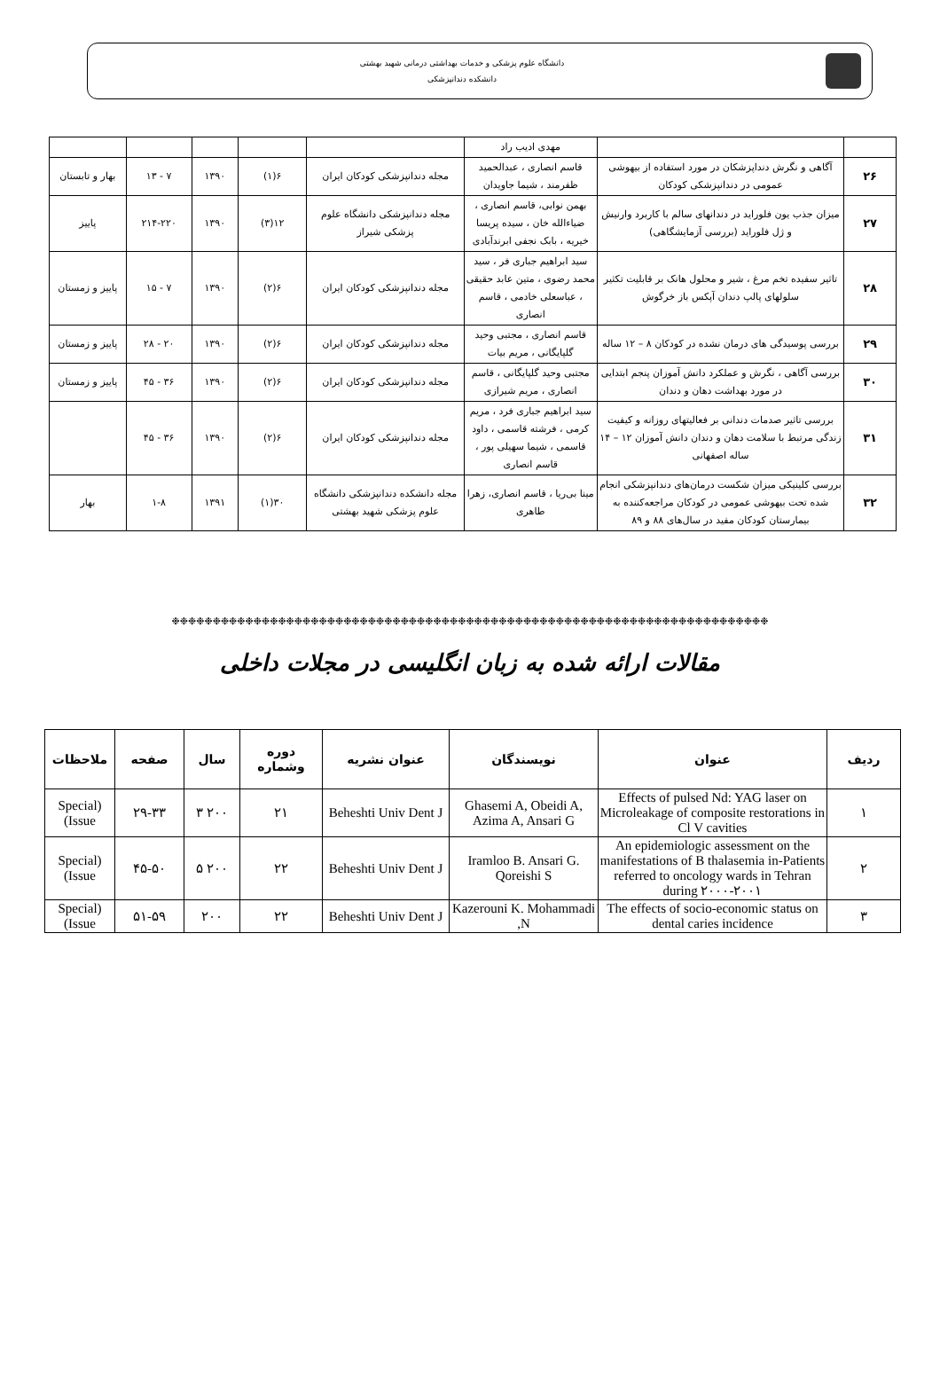دانشگاه علوم پزشکی و خدمات بهداشتی درمانی شهید بهشتی
دانشکده دندانپزشکی
| | | مهدی ادیب راد | | | | | |
| ۲۶ | آگاهی و نگرش دنداپزشکان در مورد استفاده از بیهوشی عمومی در دندانپزشکی کودکان | قاسم انصاری ، عبدالحمید ظفرمند ، شیما جاویدان | مجله دندانپزشکی کودکان ایران | ۶(۱) | ۱۳۹۰ | ۷ - ۱۳ | بهار و تابستان |
| ۲۷ | میزان جذب یون فلوراید در دندانهای سالم با کاربرد وارنیش و ژل فلوراید (بررسی آزمایشگاهی) | بهمن نوابی، قاسم انصاری ، ضیاءالله خان ، سیده پریسا خیریه ، بابک نجفی ابرندآبادی | مجله دندانپزشکی دانشگاه علوم پزشکی شیراز | ۱۲(۳) | ۱۳۹۰ | ۲۱۴-۲۲۰ | پاییز |
| ۲۸ | تاثیر سفیده تخم مرغ ، شیر و محلول هانک بر قابلیت تکثیر سلولهای پالپ دندان آپکس باز خرگوش | سید ابراهیم جباری فر ، سید محمد رضوی ، متین عابد حقیقی ، عباسعلی خادمی ، قاسم انصاری | مجله دندانپزشکی کودکان ایران | ۶(۲) | ۱۳۹۰ | ۷ - ۱۵ | پاییز و زمستان |
| ۲۹ | بررسی پوسیدگی های درمان نشده در کودکان ۸ – ۱۲ ساله | قاسم انصاری ، مجتبی وحید گلپایگانی ، مریم بیات | مجله دندانپزشکی کودکان ایران | ۶(۲) | ۱۳۹۰ | ۲۰ - ۲۸ | پاییز و زمستان |
| ۳۰ | بررسی آگاهی ، نگرش و عملکرد دانش آموزان پنجم ابتدایی در مورد بهداشت دهان و دندان | مجتبی وحید گلپایگانی ، قاسم انصاری ، مریم شیرازی | مجله دندانپزشکی کودکان ایران | ۶(۲) | ۱۳۹۰ | ۳۶ - ۴۵ | پاییز و زمستان |
| ۳۱ | بررسی تاثیر صدمات دندانی بر فعالیتهای روزانه و کیفیت زندگی مرتبط با سلامت دهان و دندان دانش آموزان ۱۲ – ۱۴ ساله اصفهانی | سید ابراهیم جباری فرد ، مریم کرمی ، فرشته قاسمی ، داود قاسمی ، شیما سهیلی پور ، قاسم انصاری | مجله دندانپزشکی کودکان ایران | ۶(۲) | ۱۳۹۰ | ۳۶ - ۴۵ | |
| ۳۲ | بررسی کلینیکی میزان شکست درمان‌های دندانپزشکی انجام شده تحت بیهوشی عمومی در کودکان مراجعه‌کننده به بیمارستان کودکان مفید در سال‌های ۸۸ و ۸۹ | مینا بی‌ریا ، قاسم انصاری، زهرا طاهری | مجله دانشکده دندانپزشکی دانشگاه علوم پزشکی شهید بهشتی | ۳۰(۱) | ۱۳۹۱ | ۱-۸ | بهار |
❉❉❉❉❉❉❉❉❉❉❉❉❉❉❉❉❉❉❉❉❉❉❉❉❉❉❉❉❉❉❉❉❉❉❉❉❉❉❉❉❉❉❉❉❉❉❉❉❉❉❉❉❉❉❉❉❉❉❉❉❉❉❉❉❉❉❉❉❉❉❉❉❉
مقالات ارائه شده به زبان انگلیسی در مجلات داخلی
| ردیف | عنوان | نویسندگان | عنوان نشریه | دوره وشماره | سال | صفحه | ملاحظات |
| --- | --- | --- | --- | --- | --- | --- | --- |
| ۱ | Effects of pulsed Nd: YAG laser on Microleakage of composite restorations in Cl V cavities | Ghasemi A, Obeidi A, Azima A, Ansari G | Beheshti Univ Dent J | ۲۱ | ۲۰۰ ۳ | ۲۹-۳۳ | (Special Issue) |
| ۲ | An epidemiologic assessment on the manifestations of B thalasemia in-Patients referred to oncology wards in Tehran during ۲۰۰۰-۲۰۰۱ | Iramloo B. Ansari G. Qoreishi S | Beheshti Univ Dent J | ۲۲ | ۲۰۰ ۵ | ۴۵-۵۰ | (Special Issue) |
| ۳ | The effects of socio-economic status on dental caries incidence | Kazerouni K. Mohammadi N, | Beheshti Univ Dent J | ۲۲ | ۲۰۰ | ۵۱-۵۹ | (Special Issue) |